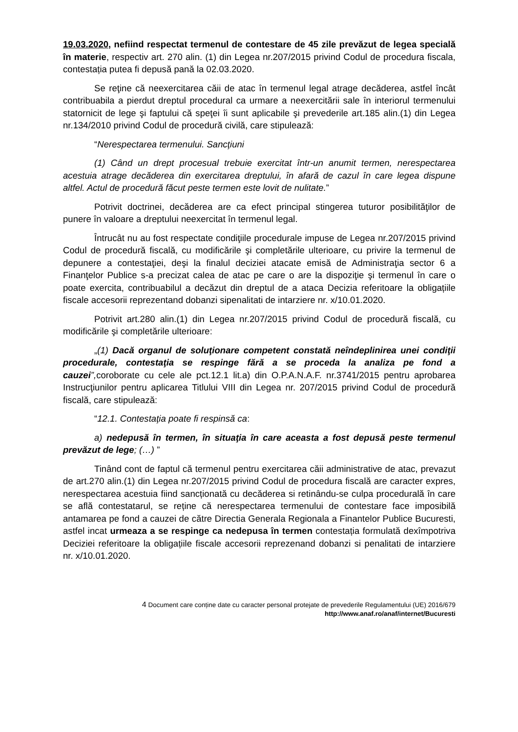19.03.2020, nefiind respectat termenul de contestare de 45 zile prevăzut de legea specială în materie, respectiv art. 270 alin. (1) din Legea nr.207/2015 privind Codul de procedura fiscala, contestația putea fi depusă pană la 02.03.2020.
Se reţine că neexercitarea căii de atac în termenul legal atrage decăderea, astfel încât contribuabila a pierdut dreptul procedural ca urmare a neexercitării sale în interiorul termenului statornicit de lege şi faptului că speţei îi sunt aplicabile şi prevederile art.185 alin.(1) din Legea nr.134/2010 privind Codul de procedură civilă, care stipulează:
“Nerespectarea termenului. Sancţiuni
(1) Când un drept procesual trebuie exercitat într-un anumit termen, nerespectarea acestuia atrage decăderea din exercitarea dreptului, în afară de cazul în care legea dispune altfel. Actul de procedură făcut peste termen este lovit de nulitate.”
Potrivit doctrinei, decăderea are ca efect principal stingerea tuturor posibilităţilor de punere în valoare a dreptului neexercitat în termenul legal.
Întrucât nu au fost respectate condiţiile procedurale impuse de Legea nr.207/2015 privind Codul de procedură fiscală, cu modificările şi completările ulterioare, cu privire la termenul de depunere a contestaţiei, deşi la finalul deciziei atacate emisă de Administraţia sector 6 a Finanţelor Publice s-a precizat calea de atac pe care o are la dispoziţie şi termenul în care o poate exercita, contribuabilul a decăzut din dreptul de a ataca Decizia referitoare la obligațiile fiscale accesorii reprezentand dobanzi sipenalitati de intarziere nr. x/10.01.2020.
Potrivit art.280 alin.(1) din Legea nr.207/2015 privind Codul de procedură fiscală, cu modificările şi completările ulterioare:
„(1) Dacă organul de soluţionare competent constată neîndeplinirea unei condiţii procedurale, contestaţia se respinge fără a se proceda la analiza pe fond a cauzei”, coroborate cu cele ale pct.12.1 lit.a) din O.P.A.N.A.F. nr.3741/2015 pentru aprobarea Instrucţiunilor pentru aplicarea Titlului VIII din Legea nr. 207/2015 privind Codul de procedură fiscală, care stipulează:
“12.1. Contestaţia poate fi respinsă ca:
a) nedepusă în termen, în situaţia în care aceasta a fost depusă peste termenul prevăzut de lege; (…) ”
Tinând cont de faptul că termenul pentru exercitarea căii administrative de atac, prevazut de art.270 alin.(1) din Legea nr.207/2015 privind Codul de procedura fiscală are caracter expres, nerespectarea acestuia fiind sancționată cu decăderea si retinându-se culpa procedurală în care se află contestatarul, se reține că nerespectarea termenului de contestare face imposibilă antamarea pe fond a cauzei de către Directia Generala Regionala a Finantelor Publice Bucuresti, astfel incat urmeaza a se respinge ca nedepusa în termen contestația formulată dexîmpotriva Deciziei referitoare la obligațiile fiscale accesorii reprezenand dobanzi si penalitati de intarziere nr. x/10.01.2020.
4 Document care conține date cu caracter personal protejate de prevederile Regulamentului (UE) 2016/679
http://www.anaf.ro/anaf/internet/Bucuresti